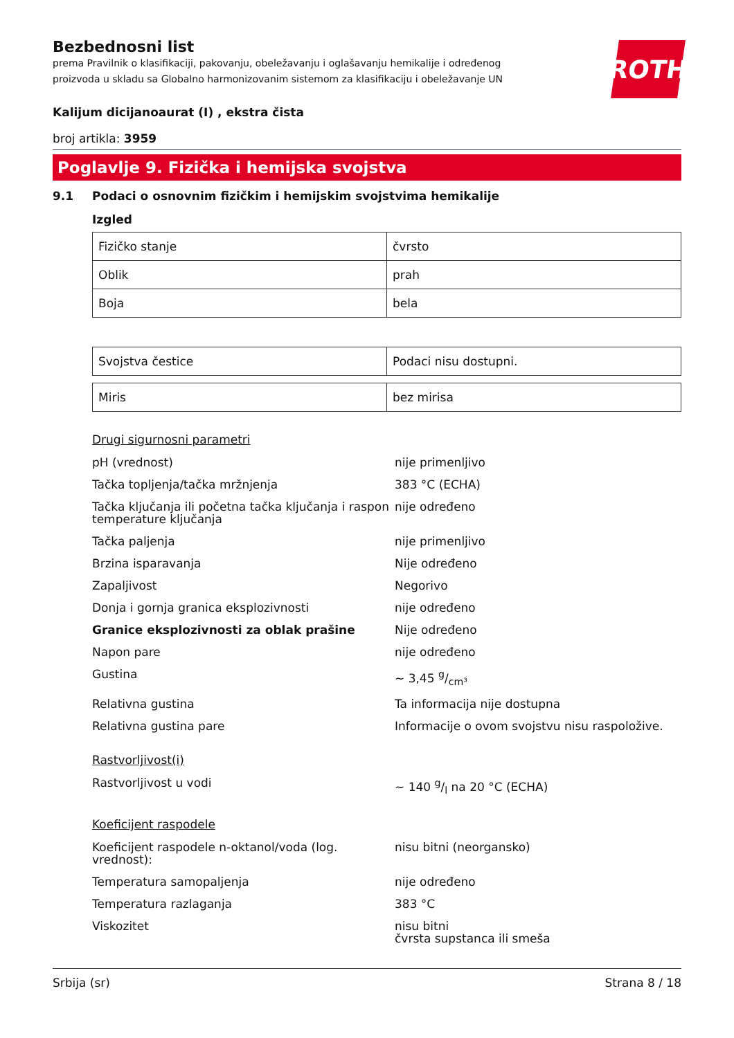Bezbednosni list
prema Pravilnik o klasifikaciji, pakovanju, obeležavanju i oglašavanju hemikalije i određenog
proizvoda u skladu sa Globalno harmonizovanim sistemom za klasifikaciju i obeležavanje UN
ROTH
Kalijum dicijanoaurat (I) , ekstra čista
broj artikla: 3959
Poglavlje 9. Fizička i hemijska svojstva
9.1 Podaci o osnovnim fizičkim i hemijskim svojstvima hemikalije
Izgled
| Fizičko stanje | čvrsto |
| Oblik | prah |
| Boja | bela |
| Svojstva čestice | Podaci nisu dostupni. |
| Miris | bez mirisa |
Drugi sigurnosni parametri
pH (vrednost) nije primenljivo
Tačka topljenja/tačka mržnjenja 383 °C (ECHA)
Tačka ključanja ili početna tačka ključanja i raspon temperature ključanja
nije određeno
Tačka paljenja nije primenljivo
Brzina isparavanja Nije određeno
Zapaljivost Negorivo
Donja i gornja granica eksplozivnosti nije određeno
Granice eksplozivnosti za oblak prašine Nije određeno
Napon pare nije određeno
Gustina ~ 3,45 g/cm³
Relativna gustina Ta informacija nije dostupna
Relativna gustina pare Informacije o ovom svojstvu nisu raspoložive.
Rastvorljivost(i)
Rastvorljivost u vodi ~ 140 g/l na 20 °C (ECHA)
Koeficijent raspodele
Koeficijent raspodele n-oktanol/voda (log. vrednost):
nisu bitni (neorgansko)
Temperatura samopaljenja nije određeno
Temperatura razlaganja 383 °C
Viskozitet nisu bitni
čvrsta supstanca ili smeša
Srbija (sr) Strana 8 / 18